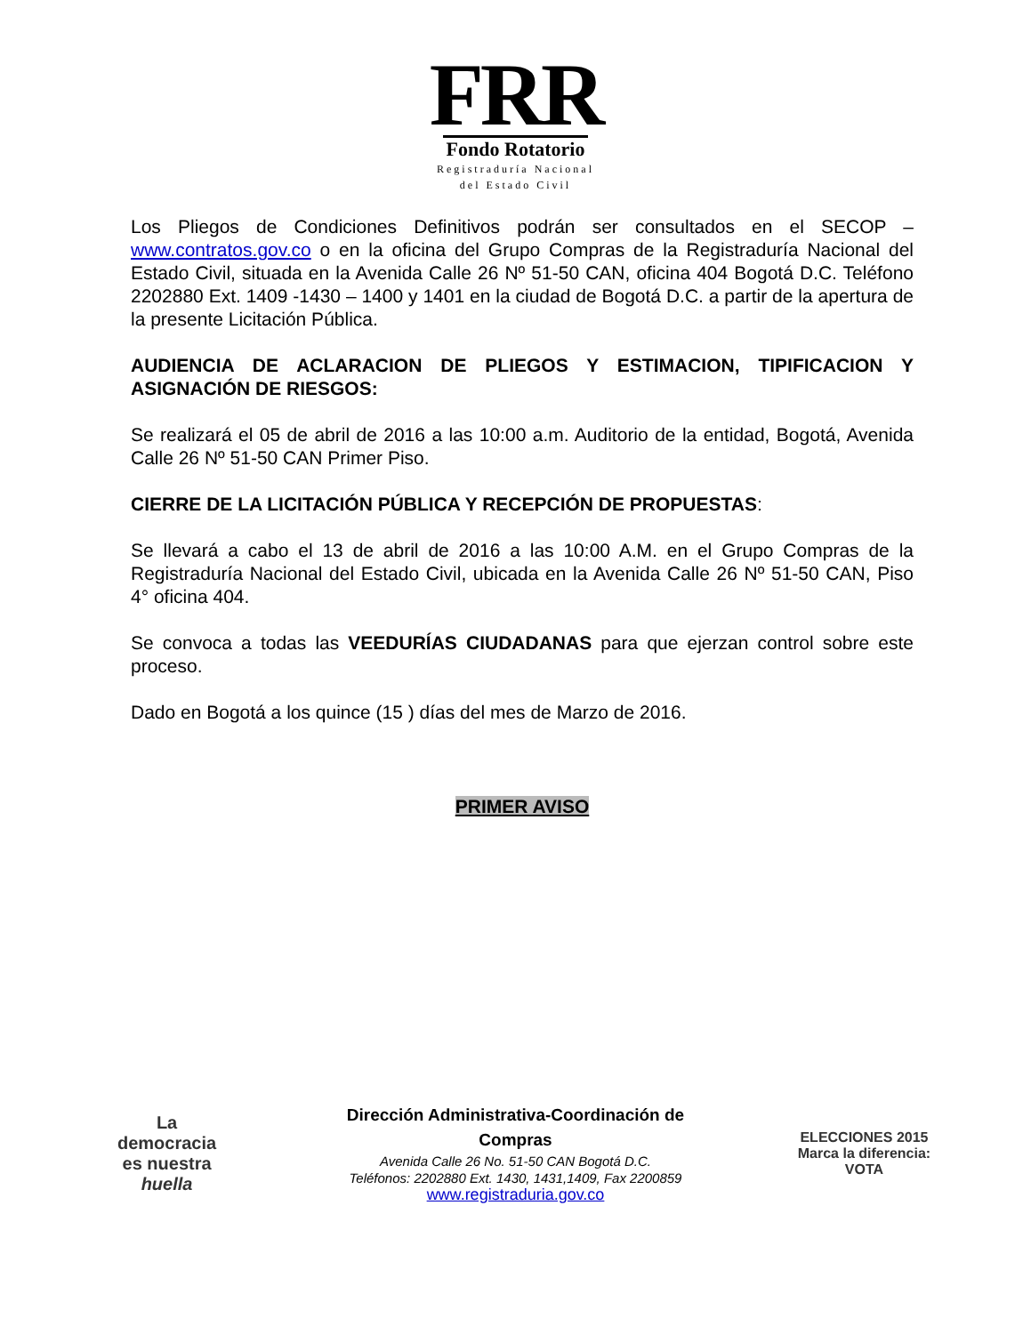FRR
Fondo Rotatorio
Registraduría Nacional
del Estado Civil
Los Pliegos de Condiciones Definitivos podrán ser consultados en el SECOP – www.contratos.gov.co o en la oficina del Grupo Compras de la Registraduría Nacional del Estado Civil, situada en la Avenida Calle 26 Nº 51-50 CAN, oficina 404 Bogotá D.C. Teléfono 2202880 Ext. 1409 -1430 – 1400 y 1401 en la ciudad de Bogotá D.C. a partir de la apertura de la presente Licitación Pública.
AUDIENCIA DE ACLARACION DE PLIEGOS Y ESTIMACION, TIPIFICACION Y ASIGNACIÓN DE RIESGOS:
Se realizará el 05 de abril de 2016 a las 10:00 a.m. Auditorio de la entidad, Bogotá, Avenida Calle 26 Nº 51-50 CAN Primer Piso.
CIERRE DE LA LICITACIÓN PÚBLICA Y RECEPCIÓN DE PROPUESTAS:
Se llevará a cabo el 13 de abril de 2016 a las 10:00 A.M. en el Grupo Compras de la Registraduría Nacional del Estado Civil, ubicada en la Avenida Calle 26 Nº 51-50 CAN, Piso 4° oficina 404.
Se convoca a todas las VEEDURÍAS CIUDADANAS para que ejerzan control sobre este proceso.
Dado en Bogotá a los quince (15 ) días del mes de Marzo de 2016.
PRIMER AVISO
La
democracia
es nuestra
huella
Dirección Administrativa-Coordinación de Compras
Avenida Calle 26 No. 51-50 CAN Bogotá D.C.
Teléfonos: 2202880 Ext. 1430, 1431,1409, Fax 2200859
www.registraduria.gov.co
ELECCIONES 2015
Marca la diferencia: VOTA